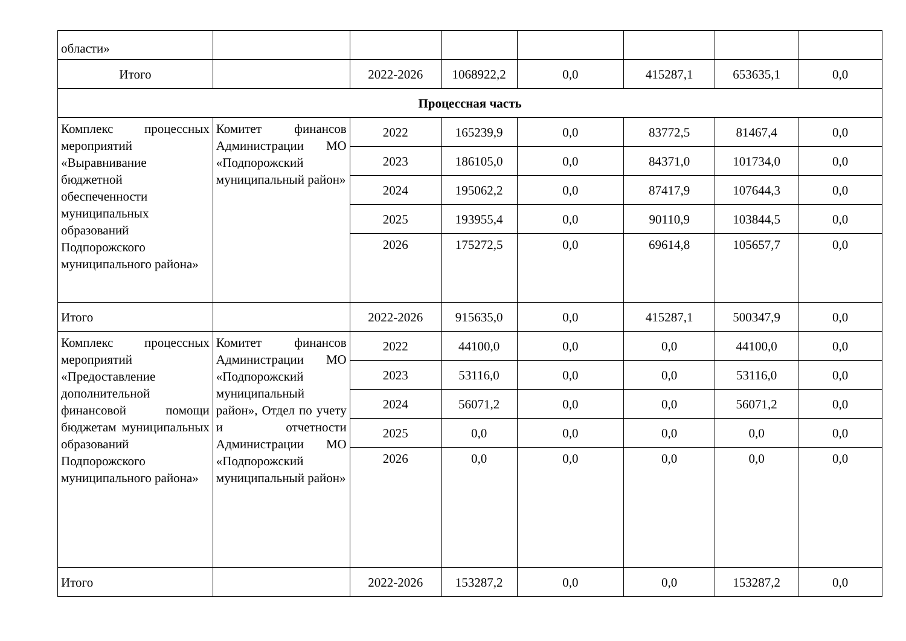| области» | | | | | | | |
| Итого | | 2022-2026 | 1068922,2 | 0,0 | 415287,1 | 653635,1 | 0,0 |
| Процессная часть | | | | | | | |
| Комплекс процессных мероприятий «Выравнивание бюджетной обеспеченности муниципальных образований Подпорожского муниципального района» | Комитет финансов Администрации МО «Подпорожский муниципальный район» | 2022 | 165239,9 | 0,0 | 83772,5 | 81467,4 | 0,0 |
| | | 2023 | 186105,0 | 0,0 | 84371,0 | 101734,0 | 0,0 |
| | | 2024 | 195062,2 | 0,0 | 87417,9 | 107644,3 | 0,0 |
| | | 2025 | 193955,4 | 0,0 | 90110,9 | 103844,5 | 0,0 |
| | | 2026 | 175272,5 | 0,0 | 69614,8 | 105657,7 | 0,0 |
| Итого | | 2022-2026 | 915635,0 | 0,0 | 415287,1 | 500347,9 | 0,0 |
| Комплекс процессных мероприятий «Предоставление дополнительной финансовой помощи бюджетам муниципальных образований Подпорожского муниципального района» | Комитет финансов Администрации МО «Подпорожский муниципальный район», Отдел по учету и отчетности Администрации МО «Подпорожский муниципальный район» | 2022 | 44100,0 | 0,0 | 0,0 | 44100,0 | 0,0 |
| | | 2023 | 53116,0 | 0,0 | 0,0 | 53116,0 | 0,0 |
| | | 2024 | 56071,2 | 0,0 | 0,0 | 56071,2 | 0,0 |
| | | 2025 | 0,0 | 0,0 | 0,0 | 0,0 | 0,0 |
| | | 2026 | 0,0 | 0,0 | 0,0 | 0,0 | 0,0 |
| Итого | | 2022-2026 | 153287,2 | 0,0 | 0,0 | 153287,2 | 0,0 |